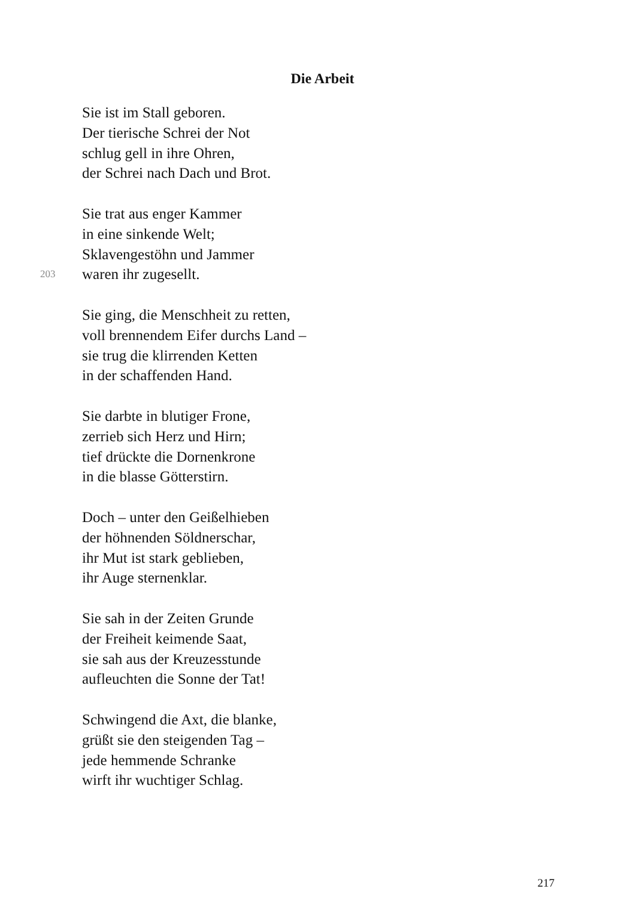Die Arbeit
Sie ist im Stall geboren.
Der tierische Schrei der Not
schlug gell in ihre Ohren,
der Schrei nach Dach und Brot.
Sie trat aus enger Kammer
in eine sinkende Welt;
Sklavengestöhn und Jammer
203
waren ihr zugesellt.
Sie ging, die Menschheit zu retten,
voll brennendem Eifer durchs Land –
sie trug die klirrenden Ketten
in der schaffenden Hand.
Sie darbte in blutiger Frone,
zerrieb sich Herz und Hirn;
tief drückte die Dornenkrone
in die blasse Götterstirn.
Doch – unter den Geißelhieben
der höhnenden Söldnerschar,
ihr Mut ist stark geblieben,
ihr Auge sternenklar.
Sie sah in der Zeiten Grunde
der Freiheit keimende Saat,
sie sah aus der Kreuzesstunde
aufleuchten die Sonne der Tat!
Schwingend die Axt, die blanke,
grüßt sie den steigenden Tag –
jede hemmende Schranke
wirft ihr wuchtiger Schlag.
217